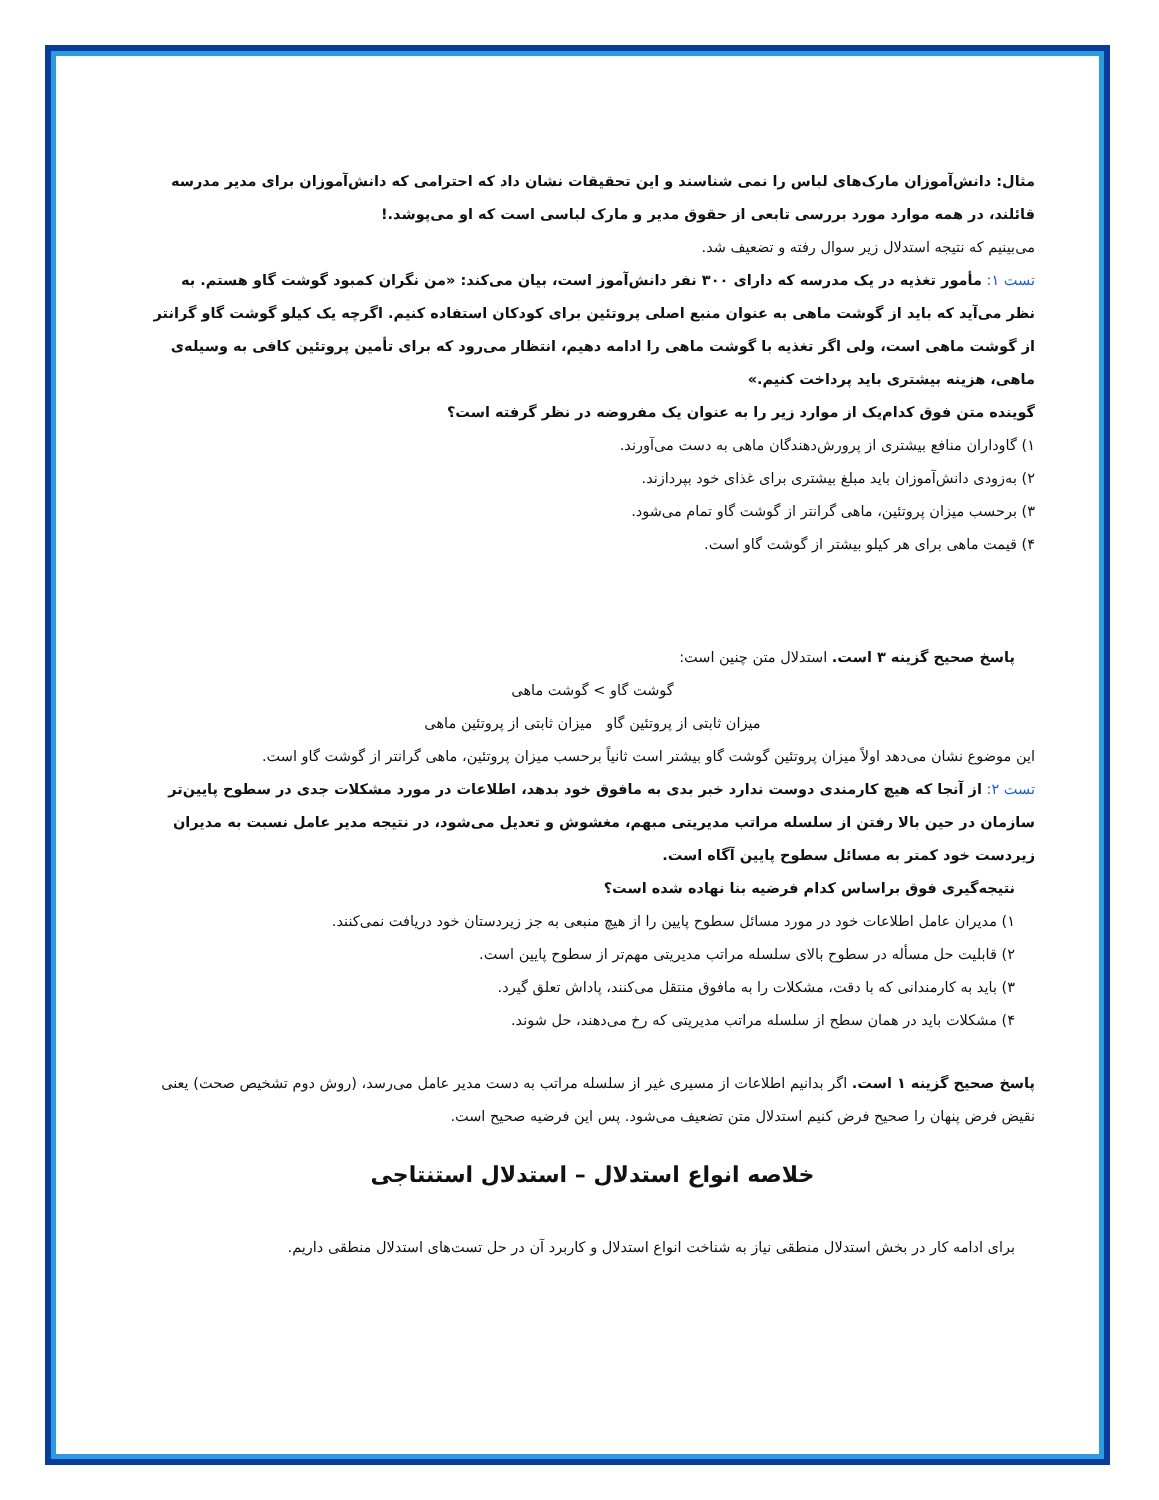مثال: دانش‌آموزان مارک‌های لباس را نمی شناسند و این تحقیقات نشان داد که احترامی که دانش‌آموزان برای مدیر مدرسه قائلند، در همه موارد مورد بررسی تابعی از حقوق مدیر و مارک لباسی است که او می‌پوشد.!
می‌بینیم که نتیجه استدلال زیر سوال رفته و تضعیف شد.
تست ۱: مأمور تغذیه در یک مدرسه که دارای ۳۰۰ نفر دانش‌آموز است، بیان می‌کند: «من نگران کمبود گوشت گاو هستم. به نظر می‌آید که باید از گوشت ماهی به عنوان منبع اصلی پروتئین برای کودکان استفاده کنیم. اگرچه یک کیلو گوشت گاو گرانتر از گوشت ماهی است، ولی اگر تغذیه با گوشت ماهی را ادامه دهیم، انتظار می‌رود که برای تأمین پروتئین کافی به وسیله‌ی ماهی، هزینه بیشتری باید پرداخت کنیم.»
گوینده متن فوق کدام‌یک از موارد زیر را به عنوان یک مفروضه در نظر گرفته است؟
۱) گاوداران منافع بیشتری از پرورش‌دهندگان ماهی به دست می‌آورند.
۲) به‌زودی دانش‌آموزان باید مبلغ بیشتری برای غذای خود بپردازند.
۳) برحسب میزان پروتئین، ماهی گرانتر از گوشت گاو تمام می‌شود.
۴) قیمت ماهی برای هر کیلو بیشتر از گوشت گاو است.
پاسخ صحیح گزینه ۳ است. استدلال متن چنین است:
گوشت گاو > گوشت ماهی
میزان ثابتی از پروتئین گاو میزان ثابتی از پروتئین ماهی
این موضوع نشان می‌دهد اولاً میزان پروتئین گوشت گاو بیشتر است ثانیاً برحسب میزان پروتئین، ماهی گرانتر از گوشت گاو است.
تست ۲: از آنجا که هیچ کارمندی دوست ندارد خبر بدی به مافوق خود بدهد، اطلاعات در مورد مشکلات جدی در سطوح پایین‌تر سازمان در حین بالا رفتن از سلسله مراتب مدیریتی مبهم، مغشوش و تعدیل می‌شود، در نتیجه مدیر عامل نسبت به مدیران زیردست خود کمتر به مسائل سطوح پایین آگاه است.
نتیجه‌گیری فوق براساس کدام فرضیه بنا نهاده شده است؟
۱) مدیران عامل اطلاعات خود در مورد مسائل سطوح پایین را از هیچ منبعی به جز زیردستان خود دریافت نمی‌کنند.
۲) قابلیت حل مسأله در سطوح بالای سلسله مراتب مدیریتی مهم‌تر از سطوح پایین است.
۳) باید به کارمندانی که با دقت، مشکلات را به مافوق منتقل می‌کنند، پاداش تعلق گیرد.
۴) مشکلات باید در همان سطح از سلسله مراتب مدیریتی که رخ می‌دهند، حل شوند.
پاسخ صحیح گزینه ۱ است. اگر بدانیم اطلاعات از مسیری غیر از سلسله مراتب به دست مدیر عامل می‌رسد، (روش دوم تشخیص صحت) یعنی نقیض فرض پنهان را صحیح فرض کنیم استدلال متن تضعیف می‌شود. پس این فرضیه صحیح است.
خلاصه انواع استدلال – استدلال استنتاجی
برای ادامه کار در بخش استدلال منطقی نیاز به شناخت انواع استدلال و کاربرد آن در حل تست‌های استدلال منطقی داریم.